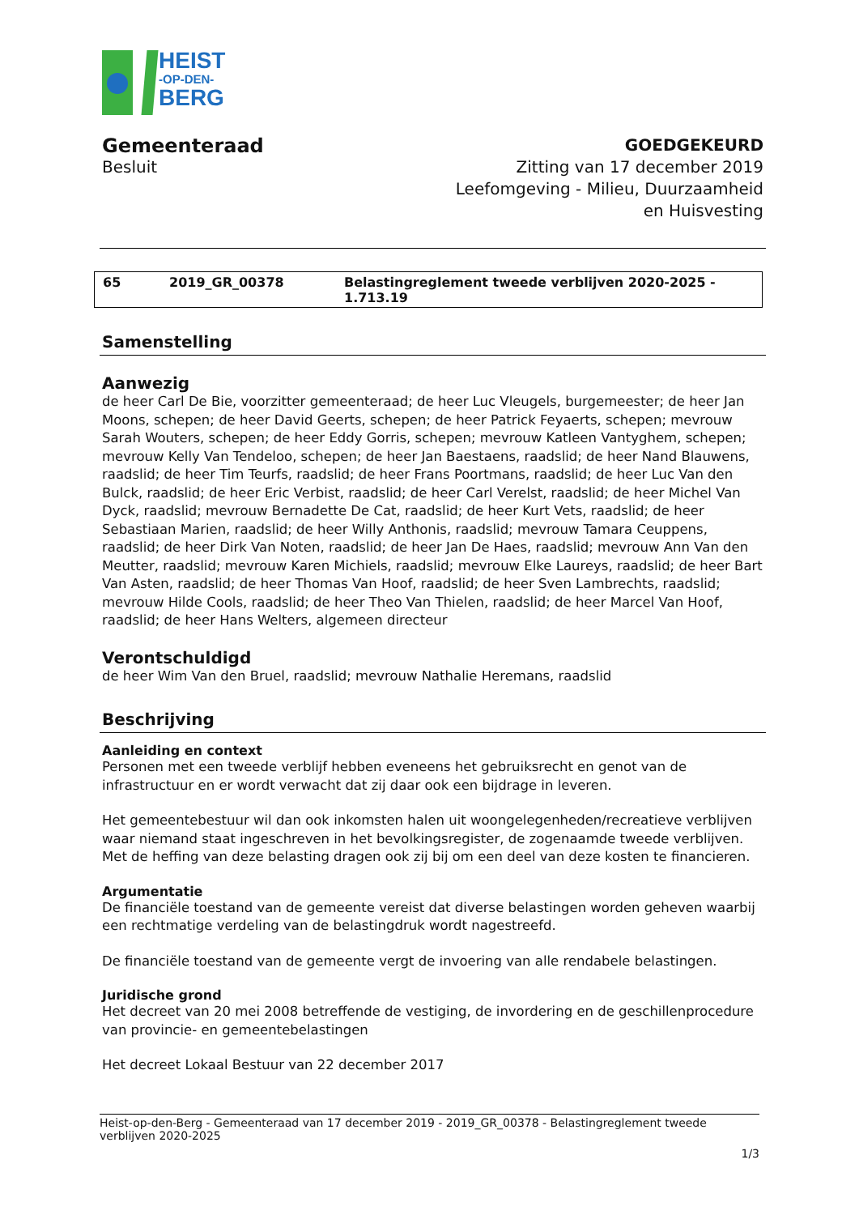HEIST
-OP-DEN-
BERG
Gemeenteraad
Besluit
GOEDGEKEURD
Zitting van 17 december 2019
Leefomgeving - Milieu, Duurzaamheid
en Huisvesting
| 65 | 2019_GR_00378 | Belastingreglement tweede verblijven 2020-2025 - 1.713.19 |
Samenstelling
Aanwezig
de heer Carl De Bie, voorzitter gemeenteraad; de heer Luc Vleugels, burgemeester; de heer Jan Moons, schepen; de heer David Geerts, schepen; de heer Patrick Feyaerts, schepen; mevrouw Sarah Wouters, schepen; de heer Eddy Gorris, schepen; mevrouw Katleen Vantyghem, schepen; mevrouw Kelly Van Tendeloo, schepen; de heer Jan Baestaens, raadslid; de heer Nand Blauwens, raadslid; de heer Tim Teurfs, raadslid; de heer Frans Poortmans, raadslid; de heer Luc Van den Bulck, raadslid; de heer Eric Verbist, raadslid; de heer Carl Verelst, raadslid; de heer Michel Van Dyck, raadslid; mevrouw Bernadette De Cat, raadslid; de heer Kurt Vets, raadslid; de heer Sebastiaan Marien, raadslid; de heer Willy Anthonis, raadslid; mevrouw Tamara Ceuppens, raadslid; de heer Dirk Van Noten, raadslid; de heer Jan De Haes, raadslid; mevrouw Ann Van den Meutter, raadslid; mevrouw Karen Michiels, raadslid; mevrouw Elke Laureys, raadslid; de heer Bart Van Asten, raadslid; de heer Thomas Van Hoof, raadslid; de heer Sven Lambrechts, raadslid; mevrouw Hilde Cools, raadslid; de heer Theo Van Thielen, raadslid; de heer Marcel Van Hoof, raadslid; de heer Hans Welters, algemeen directeur
Verontschuldigd
de heer Wim Van den Bruel, raadslid; mevrouw Nathalie Heremans, raadslid
Beschrijving
Aanleiding en context
Personen met een tweede verblijf hebben eveneens het gebruiksrecht en genot van de infrastructuur en er wordt verwacht dat zij daar ook een bijdrage in leveren.
Het gemeentebestuur wil dan ook inkomsten halen uit woongelegenheden/recreatieve verblijven waar niemand staat ingeschreven in het bevolkingsregister, de zogenaamde tweede verblijven. Met de heffing van deze belasting dragen ook zij bij om een deel van deze kosten te financieren.
Argumentatie
De financiële toestand van de gemeente vereist dat diverse belastingen worden geheven waarbij een rechtmatige verdeling van de belastingdruk wordt nagestreefd.
De financiële toestand van de gemeente vergt de invoering van alle rendabele belastingen.
Juridische grond
Het decreet van 20 mei 2008 betreffende de vestiging, de invordering en de geschillenprocedure van provincie- en gemeentebelastingen
Het decreet Lokaal Bestuur van 22 december 2017
Heist-op-den-Berg - Gemeenteraad van 17 december 2019 - 2019_GR_00378 - Belastingreglement tweede verblijven 2020-2025
1/3